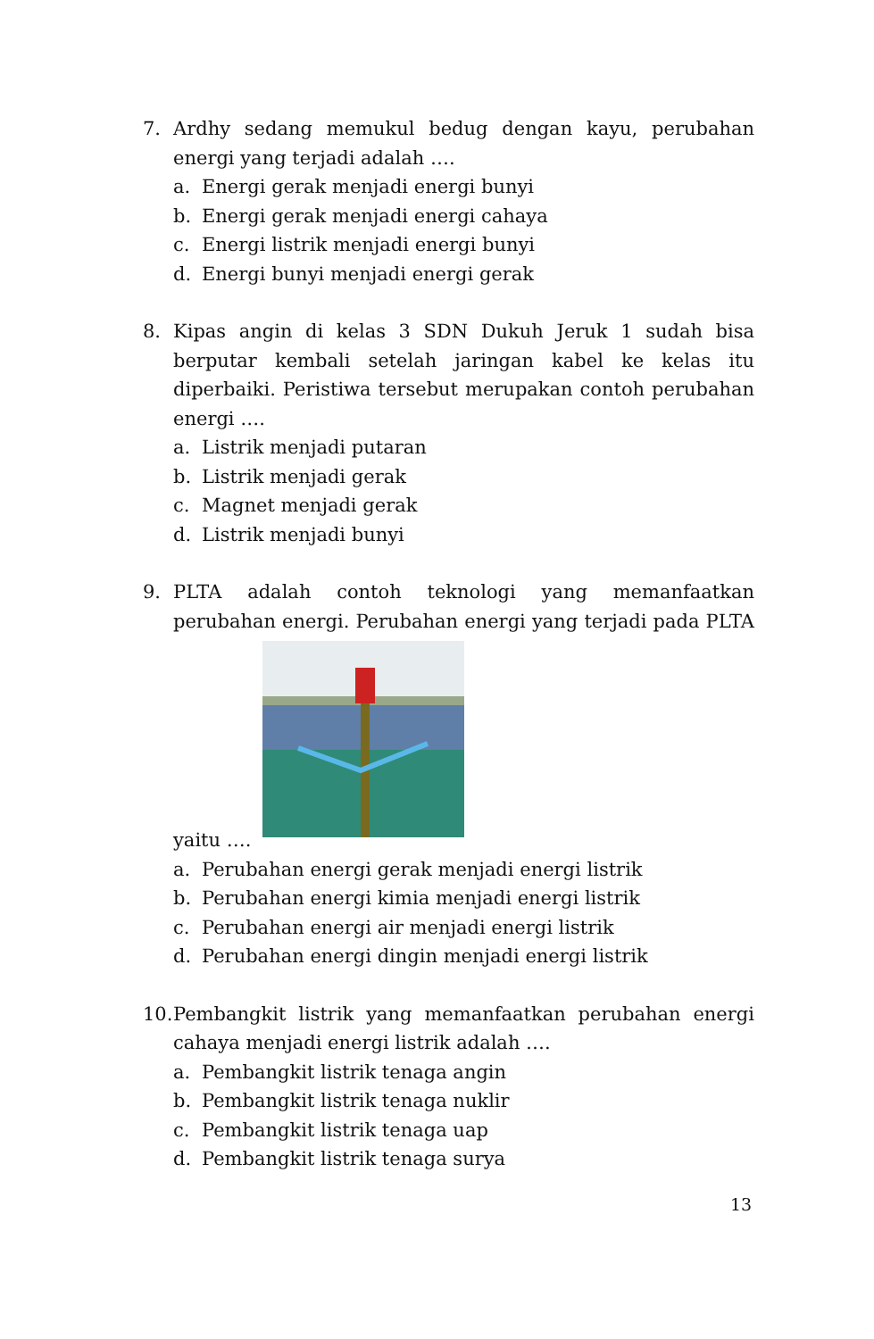7. Ardhy sedang memukul bedug dengan kayu, perubahan energi yang terjadi adalah ….
a. Energi gerak menjadi energi bunyi
b. Energi gerak menjadi energi cahaya
c. Energi listrik menjadi energi bunyi
d. Energi bunyi menjadi energi gerak
8. Kipas angin di kelas 3 SDN Dukuh Jeruk 1 sudah bisa berputar kembali setelah jaringan kabel ke kelas itu diperbaiki. Peristiwa tersebut merupakan contoh perubahan energi ….
a. Listrik menjadi putaran
b. Listrik menjadi gerak
c. Magnet menjadi gerak
d. Listrik menjadi bunyi
9. PLTA adalah contoh teknologi yang memanfaatkan perubahan energi. Perubahan energi yang terjadi pada PLTA yaitu ….
a. Perubahan energi gerak menjadi energi listrik
b. Perubahan energi kimia menjadi energi listrik
c. Perubahan energi air menjadi energi listrik
d. Perubahan energi dingin menjadi energi listrik
10.
Pembangkit listrik yang memanfaatkan perubahan energi cahaya menjadi energi listrik adalah ….
a. Pembangkit listrik tenaga angin
b. Pembangkit listrik tenaga nuklir
c. Pembangkit listrik tenaga uap
d. Pembangkit listrik tenaga surya
13